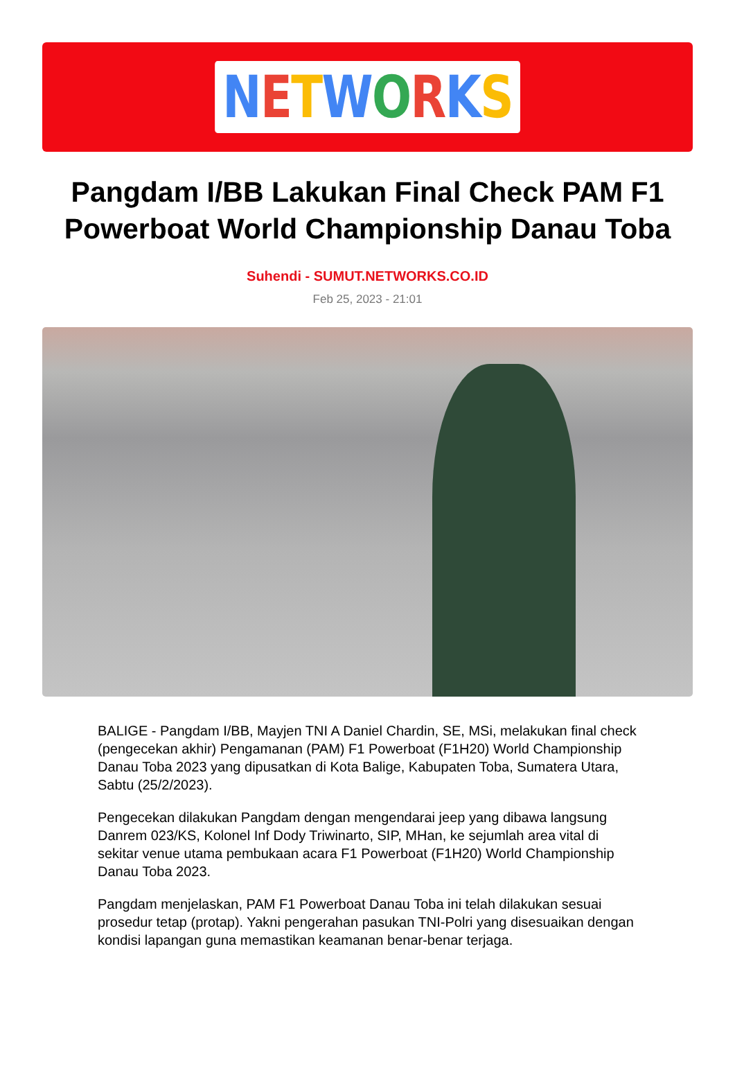NETWORKS
Pangdam I/BB Lakukan Final Check PAM F1 Powerboat World Championship Danau Toba
Suhendi - SUMUT.NETWORKS.CO.ID
Feb 25, 2023 - 21:01
BALIGE - Pangdam I/BB, Mayjen TNI A Daniel Chardin, SE, MSi, melakukan final check (pengecekan akhir) Pengamanan (PAM) F1 Powerboat (F1H20) World Championship Danau Toba 2023 yang dipusatkan di Kota Balige, Kabupaten Toba, Sumatera Utara, Sabtu (25/2/2023).
Pengecekan dilakukan Pangdam dengan mengendarai jeep yang dibawa langsung Danrem 023/KS, Kolonel Inf Dody Triwinarto, SIP, MHan, ke sejumlah area vital di sekitar venue utama pembukaan acara F1 Powerboat (F1H20) World Championship Danau Toba 2023.
Pangdam menjelaskan, PAM F1 Powerboat Danau Toba ini telah dilakukan sesuai prosedur tetap (protap). Yakni pengerahan pasukan TNI-Polri yang disesuaikan dengan kondisi lapangan guna memastikan keamanan benar-benar terjaga.